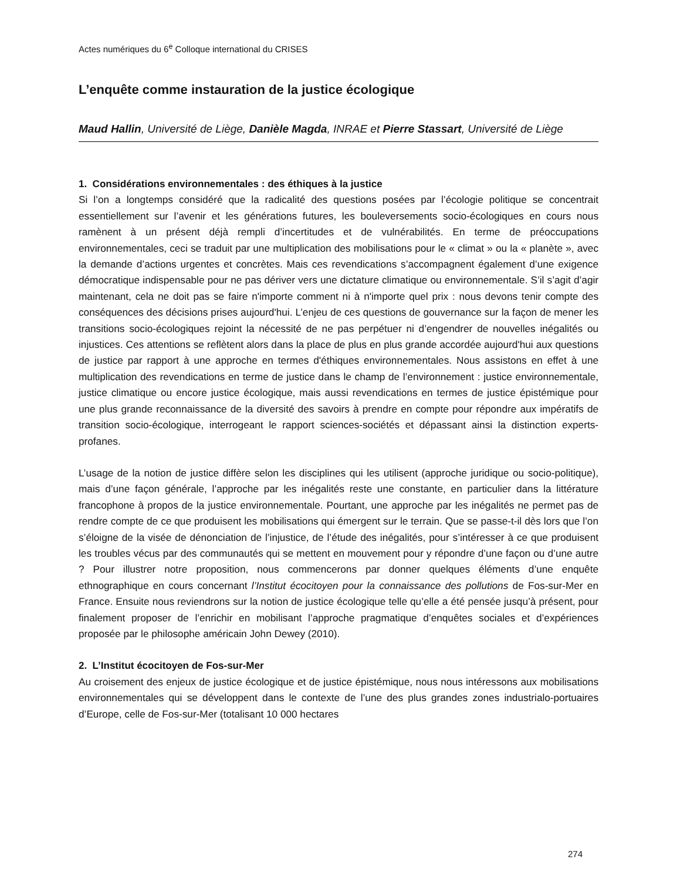Actes numériques du 6<sup>e</sup> Colloque international du CRISES
L’enquête comme instauration de la justice écologique
Maud Hallin, Université de Liège, Danièle Magda, INRAE et Pierre Stassart, Université de Liège
1. Considérations environnementales : des éthiques à la justice
Si l’on a longtemps considéré que la radicalité des questions posées par l’écologie politique se concentrait essentiellement sur l’avenir et les générations futures, les bouleversements socio-écologiques en cours nous ramènent à un présent déjà rempli d’incertitudes et de vulnérabilités. En terme de préoccupations environnementales, ceci se traduit par une multiplication des mobilisations pour le « climat » ou la « planète », avec la demande d’actions urgentes et concrètes. Mais ces revendications s’accompagnent également d’une exigence démocratique indispensable pour ne pas dériver vers une dictature climatique ou environnementale. S’il s’agit d’agir maintenant, cela ne doit pas se faire n'importe comment ni à n'importe quel prix : nous devons tenir compte des conséquences des décisions prises aujourd'hui. L’enjeu de ces questions de gouvernance sur la façon de mener les transitions socio-écologiques rejoint la nécessité de ne pas perpétuer ni d’engendrer de nouvelles inégalités ou injustices. Ces attentions se reflètent alors dans la place de plus en plus grande accordée aujourd'hui aux questions de justice par rapport à une approche en termes d'éthiques environnementales. Nous assistons en effet à une multiplication des revendications en terme de justice dans le champ de l’environnement : justice environnementale, justice climatique ou encore justice écologique, mais aussi revendications en termes de justice épistémique pour une plus grande reconnaissance de la diversité des savoirs à prendre en compte pour répondre aux impératifs de transition socio-écologique, interrogeant le rapport sciences-sociétés et dépassant ainsi la distinction experts-profanes.
L’usage de la notion de justice diffère selon les disciplines qui les utilisent (approche juridique ou socio-politique), mais d’une façon générale, l’approche par les inégalités reste une constante, en particulier dans la littérature francophone à propos de la justice environnementale. Pourtant, une approche par les inégalités ne permet pas de rendre compte de ce que produisent les mobilisations qui émergent sur le terrain. Que se passe-t-il dès lors que l’on s’éloigne de la visée de dénonciation de l’injustice, de l’étude des inégalités, pour s’intéresser à ce que produisent les troubles vécus par des communautés qui se mettent en mouvement pour y répondre d’une façon ou d’une autre ? Pour illustrer notre proposition, nous commencerons par donner quelques éléments d’une enquête ethnographique en cours concernant l’Institut écocitoyen pour la connaissance des pollutions de Fos-sur-Mer en France. Ensuite nous reviendrons sur la notion de justice écologique telle qu’elle a été pensée jusqu’à présent, pour finalement proposer de l’enrichir en mobilisant l’approche pragmatique d’enquêtes sociales et d’expériences proposée par le philosophe américain John Dewey (2010).
2. L’Institut écocitoyen de Fos-sur-Mer
Au croisement des enjeux de justice écologique et de justice épistémique, nous nous intéressons aux mobilisations environnementales qui se développent dans le contexte de l’une des plus grandes zones industrialo-portuaires d’Europe, celle de Fos-sur-Mer (totalisant 10 000 hectares
274